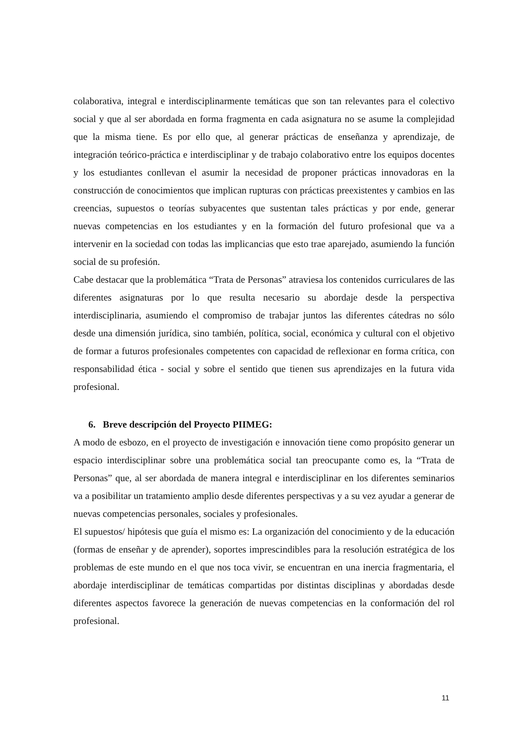colaborativa, integral e interdisciplinarmente temáticas que son tan relevantes para el colectivo social y que al ser abordada en forma fragmenta en cada asignatura no se asume la complejidad que la misma tiene. Es por ello que, al generar prácticas de enseñanza y aprendizaje, de integración teórico-práctica e interdisciplinar y de trabajo colaborativo entre los equipos docentes y los estudiantes conllevan el asumir la necesidad de proponer prácticas innovadoras en la construcción de conocimientos que implican rupturas con prácticas preexistentes y cambios en las creencias, supuestos o teorías subyacentes que sustentan tales prácticas y por ende, generar nuevas competencias en los estudiantes y en la formación del futuro profesional que va a intervenir en la sociedad con todas las implicancias que esto trae aparejado, asumiendo la función social de su profesión.
Cabe destacar que la problemática “Trata de Personas” atraviesa los contenidos curriculares de las diferentes asignaturas por lo que resulta necesario su abordaje desde la perspectiva interdisciplinaria, asumiendo el compromiso de trabajar juntos las diferentes cátedras no sólo desde una dimensión jurídica, sino también, política, social, económica y cultural con el objetivo de formar a futuros profesionales competentes con capacidad de reflexionar en forma crítica, con responsabilidad ética - social y sobre el sentido que tienen sus aprendizajes en la futura vida profesional.
6. Breve descripción del Proyecto PIIMEG:
A modo de esbozo, en el proyecto de investigación e innovación tiene como propósito generar un espacio interdisciplinar sobre una problemática social tan preocupante como es, la “Trata de Personas” que, al ser abordada de manera integral e interdisciplinar en los diferentes seminarios va a posibilitar un tratamiento amplio desde diferentes perspectivas y a su vez ayudar a generar de nuevas competencias personales, sociales y profesionales.
El supuestos/ hipótesis que guía el mismo es: La organización del conocimiento y de la educación (formas de enseñar y de aprender), soportes imprescindibles para la resolución estratégica de los problemas de este mundo en el que nos toca vivir, se encuentran en una inercia fragmentaria, el abordaje interdisciplinar de temáticas compartidas por distintas disciplinas y abordadas desde diferentes aspectos favorece la generación de nuevas competencias en la conformación del rol profesional.
11